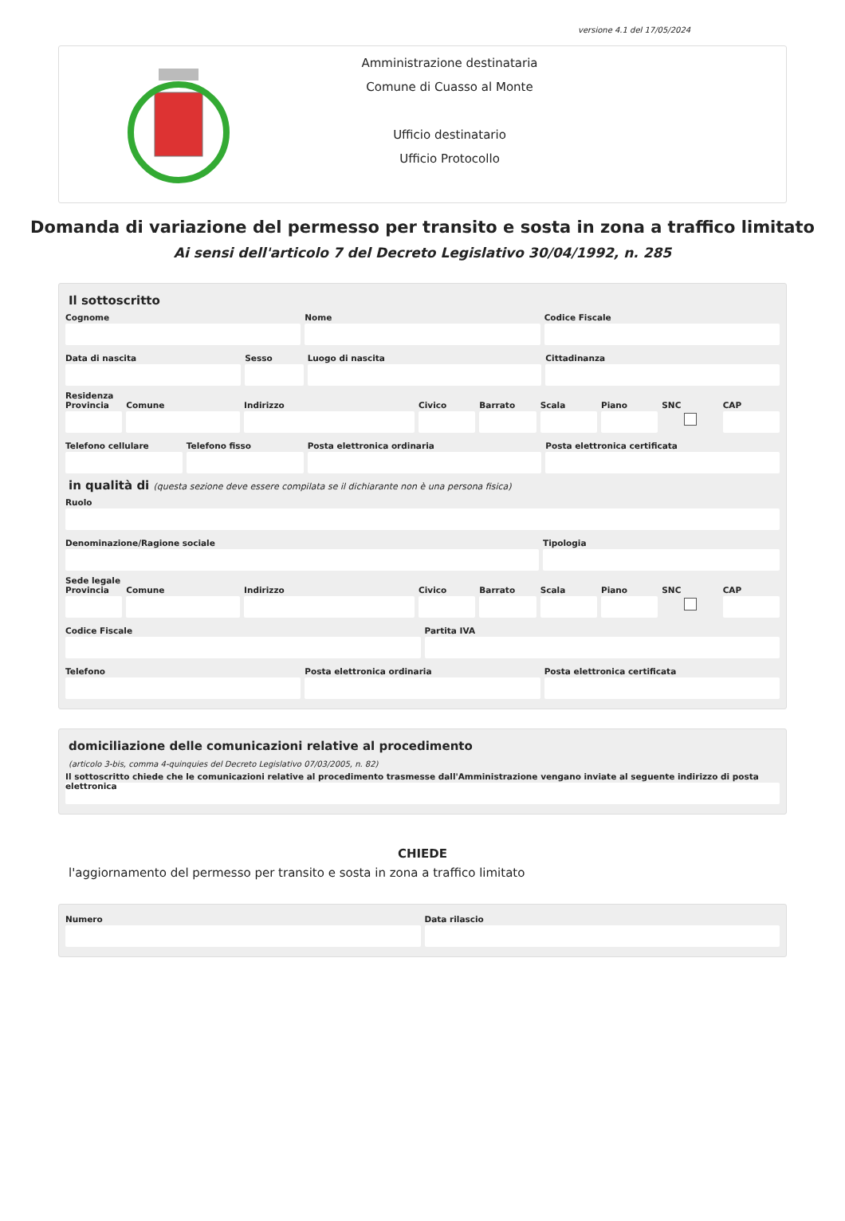versione 4.1 del 17/05/2024
Amministrazione destinataria
Comune di Cuasso al Monte
Ufficio destinatario
Ufficio Protocollo
Domanda di variazione del permesso per transito e sosta in zona a traffico limitato
Ai sensi dell'articolo 7 del Decreto Legislativo 30/04/1992, n. 285
Il sottoscritto
Cognome Nome Codice Fiscale
Data di nascita Sesso Luogo di nascita Cittadinanza
Residenza
Provincia Comune Indirizzo Civico Barrato Scala Piano SNC CAP
Telefono cellulare Telefono fisso Posta elettronica ordinaria Posta elettronica certificata
in qualità di (questa sezione deve essere compilata se il dichiarante non è una persona fisica)
Ruolo
Denominazione/Ragione sociale Tipologia
Sede legale
Provincia Comune Indirizzo Civico Barrato Scala Piano SNC CAP
Codice Fiscale Partita IVA
Telefono Posta elettronica ordinaria Posta elettronica certificata
domiciliazione delle comunicazioni relative al procedimento
(articolo 3-bis, comma 4-quinquies del Decreto Legislativo 07/03/2005, n. 82)
Il sottoscritto chiede che le comunicazioni relative al procedimento trasmesse dall'Amministrazione vengano inviate al seguente indirizzo di posta elettronica
CHIEDE
l'aggiornamento del permesso per transito e sosta in zona a traffico limitato
Numero Data rilascio